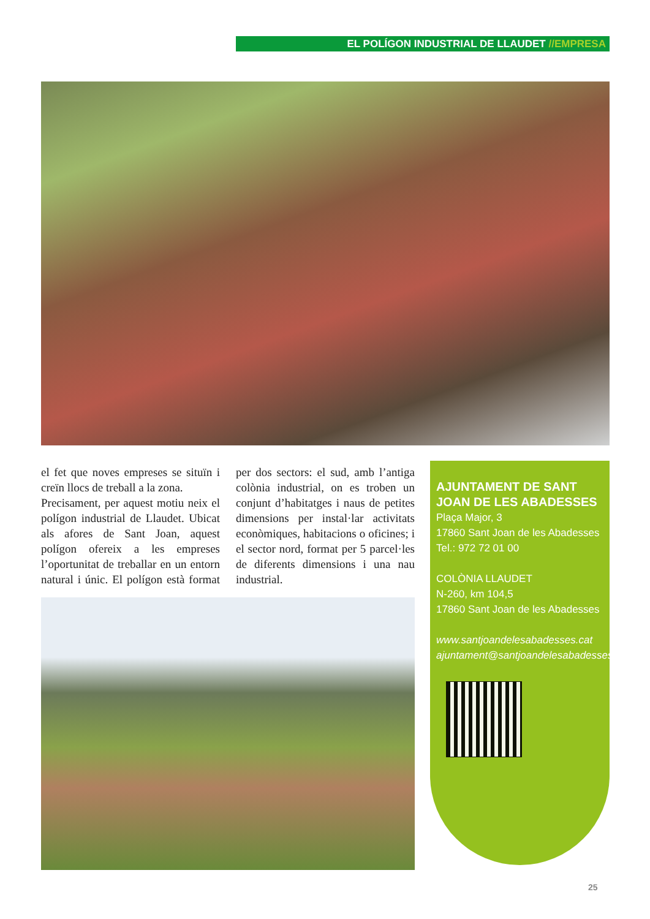EL POLÍGON INDUSTRIAL DE LLAUDET //EMPRESA
el fet que noves empreses se situïn i creïn llocs de treball a la zona.
Precisament, per aquest motiu neix el polígon industrial de Llaudet. Ubicat als afores de Sant Joan, aquest polígon ofereix a les empreses l’oportunitat de treballar en un entorn natural i únic. El polígon està format per dos sectors: el sud, amb l’antiga colònia industrial, on es troben un conjunt d’habitatges i naus de petites dimensions per instal·lar activitats econòmiques, habitacions o oficines; i el sector nord, format per 5 parcel·les de diferents dimensions i una nau industrial.
AJUNTAMENT DE SANT JOAN DE LES ABADESSES
Plaça Major, 3
17860 Sant Joan de les Abadesses
Tel.: 972 72 01 00
COLÒNIA LLAUDET
N-260, km 104,5
17860 Sant Joan de les Abadesses
www.santjoandelesabadesses.cat
ajuntament@santjoandelesabadesses.cat
25